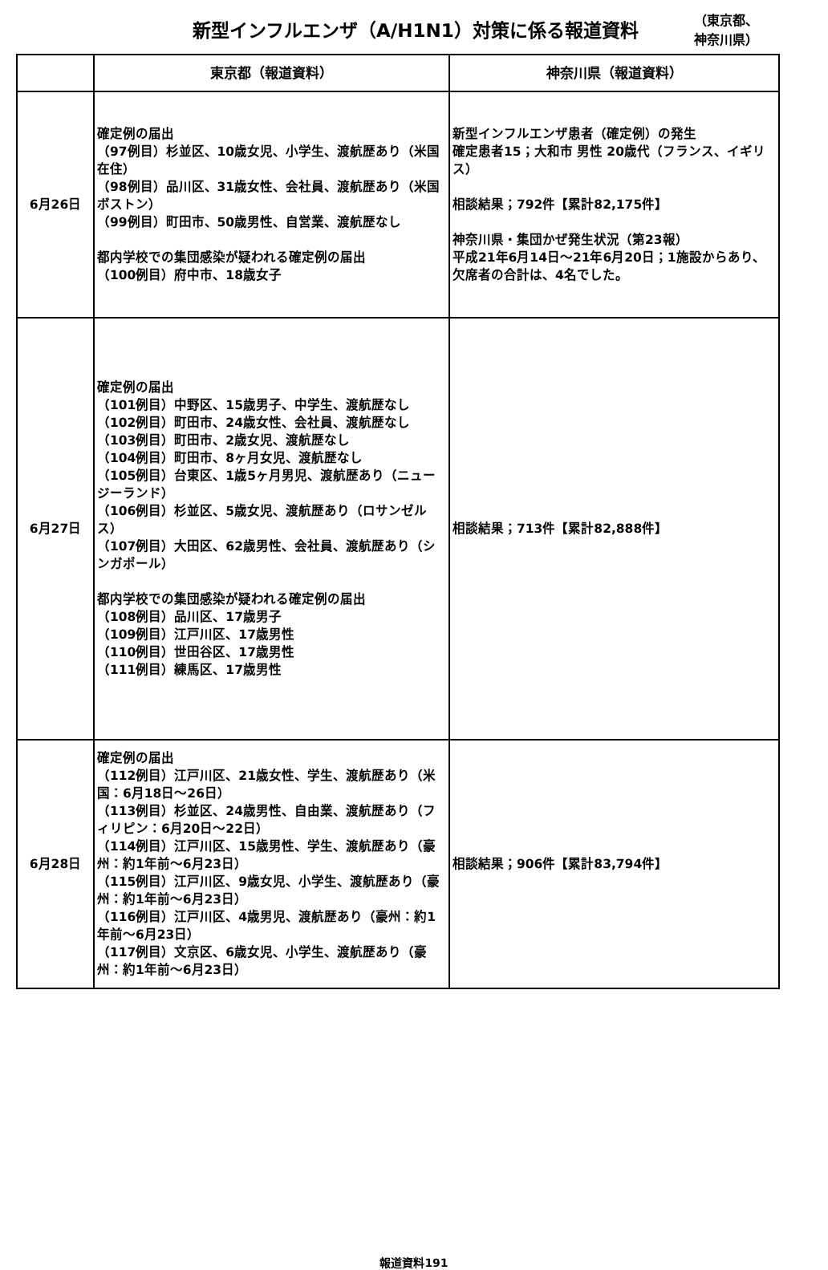新型インフルエンザ（A/H1N1）対策に係る報道資料
（東京都、
神奈川県）
| | 東京都（報道資料） | 神奈川県（報道資料） |
| --- | --- | --- |
| 6月26日 | 確定例の届出 （97例目）杉並区、10歳女児、小学生、渡航歴あり（米国在住） （98例目）品川区、31歳女性、会社員、渡航歴あり（米国 ボストン） （99例目）町田市、50歳男性、自営業、渡航歴なし 都内学校での集団感染が疑われる確定例の届出 （100例目）府中市、18歳女子 | 新型インフルエンザ患者（確定例）の発生 確定患者15；大和市 男性 20歳代（フランス、イギリス） 相談結果；792件【累計82,175件】 神奈川県・集団かぜ発生状況（第23報） 平成21年6月14日～21年6月20日；1施設からあり、欠席者の合計は、4名でした。 |
| 6月27日 | 確定例の届出 （101例目）中野区、15歳男子、中学生、渡航歴なし （102例目）町田市、24歳女性、会社員、渡航歴なし （103例目）町田市、2歳女児、渡航歴なし （104例目）町田市、8ヶ月女児、渡航歴なし （105例目）台東区、1歳5ヶ月男児、渡航歴あり（ニュージーランド） （106例目）杉並区、5歳女児、渡航歴あり（ロサンゼルス） （107例目）大田区、62歳男性、会社員、渡航歴あり（シンガポール） 都内学校での集団感染が疑われる確定例の届出 （108例目）品川区、17歳男子 （109例目）江戸川区、17歳男性 （110例目）世田谷区、17歳男性 （111例目）練馬区、17歳男性 | 相談結果；713件【累計82,888件】 |
| 6月28日 | 確定例の届出 （112例目）江戸川区、21歳女性、学生、渡航歴あり（米国：6月18日～26日） （113例目）杉並区、24歳男性、自由業、渡航歴あり（フィリピン：6月20日～22日） （114例目）江戸川区、15歳男性、学生、渡航歴あり（豪州：約1年前～6月23日） （115例目）江戸川区、9歳女児、小学生、渡航歴あり（豪州：約1年前～6月23日） （116例目）江戸川区、4歳男児、渡航歴あり（豪州：約1年前～6月23日） （117例目）文京区、6歳女児、小学生、渡航歴あり（豪州：約1年前～6月23日） | 相談結果；906件【累計83,794件】 |
報道資料191